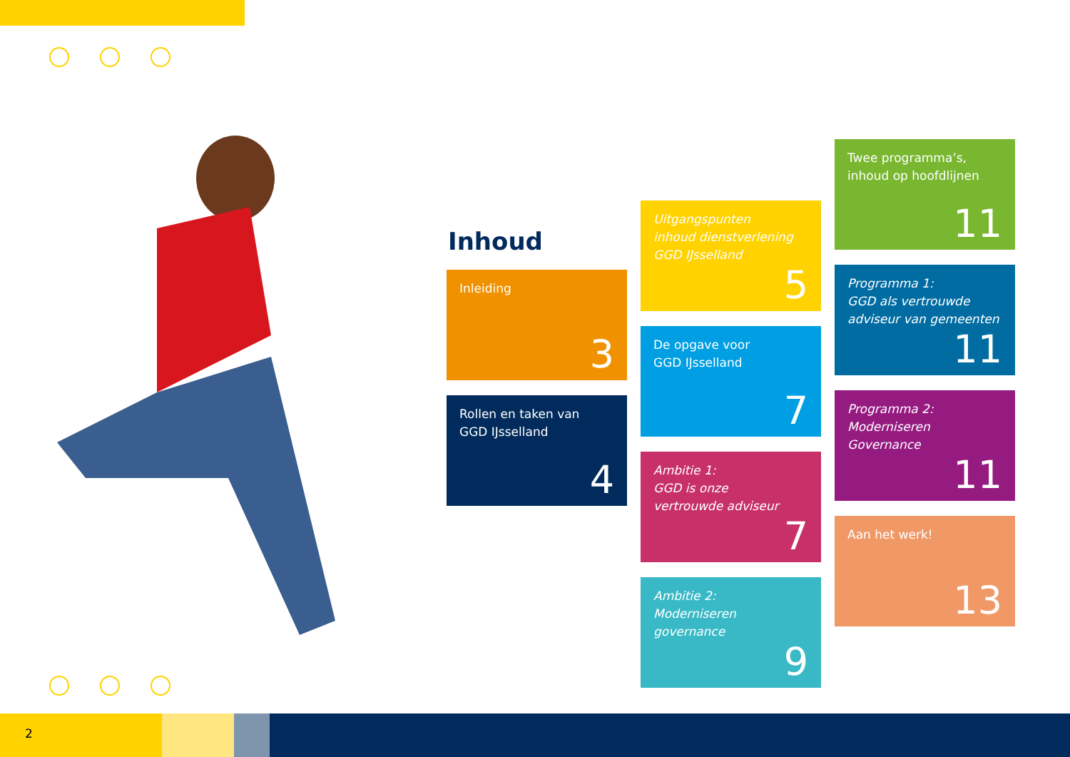Inhoud
Inleiding
3
Rollen en taken van
GGD IJsselland
4
Uitgangspunten
inhoud dienstverlening
GGD IJsselland
5
De opgave voor
GGD IJsselland
7
Ambitie 1:
GGD is onze
vertrouwde adviseur
7
Ambitie 2:
Moderniseren
governance
9
Twee programma’s,
inhoud op hoofdlijnen
11
Programma 1:
GGD als vertrouwde
adviseur van gemeenten
11
Programma 2:
Moderniseren
Governance
11
Aan het werk!
13
2